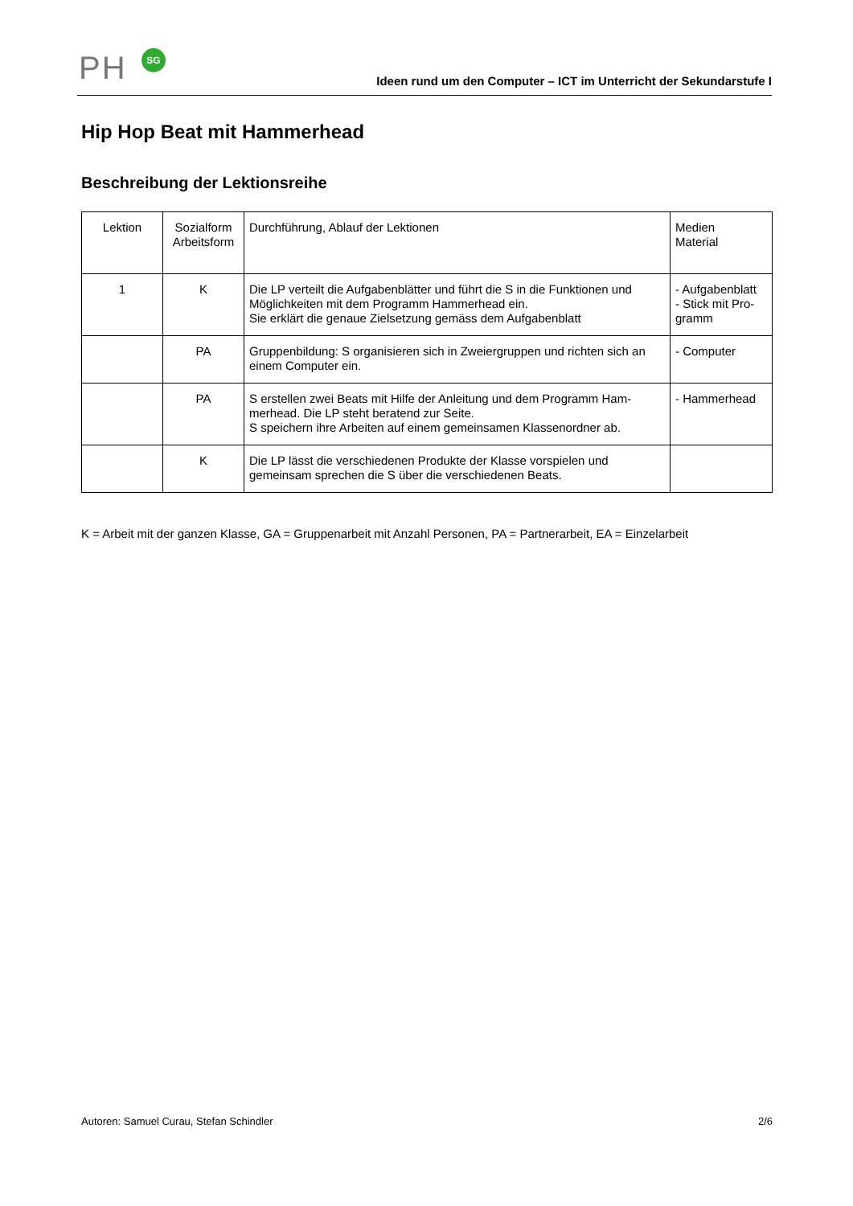PH SG
Ideen rund um den Computer – ICT im Unterricht der Sekundarstufe I
Hip Hop Beat mit Hammerhead
Beschreibung der Lektionsreihe
| Lektion | Sozialform Arbeitsform | Durchführung, Ablauf der Lektionen | Medien Material |
| 1 | K | Die LP verteilt die Aufgabenblätter und führt die S in die Funktionen und Möglichkeiten mit dem Programm Hammerhead ein. Sie erklärt die genaue Zielsetzung gemäss dem Aufgabenblatt | - Aufgabenblatt - Stick mit Pro-gramm |
| | PA | Gruppenbildung: S organisieren sich in Zweiergruppen und richten sich an einem Computer ein. | - Computer |
| | PA | S erstellen zwei Beats mit Hilfe der Anleitung und dem Programm Ham-merhead. Die LP steht beratend zur Seite. S speichern ihre Arbeiten auf einem gemeinsamen Klassenordner ab. | - Hammerhead |
| | K | Die LP lässt die verschiedenen Produkte der Klasse vorspielen und gemeinsam sprechen die S über die verschiedenen Beats. | |
K = Arbeit mit der ganzen Klasse, GA = Gruppenarbeit mit Anzahl Personen, PA = Partnerarbeit, EA = Einzelarbeit
Autoren: Samuel Curau, Stefan Schindler 2/6